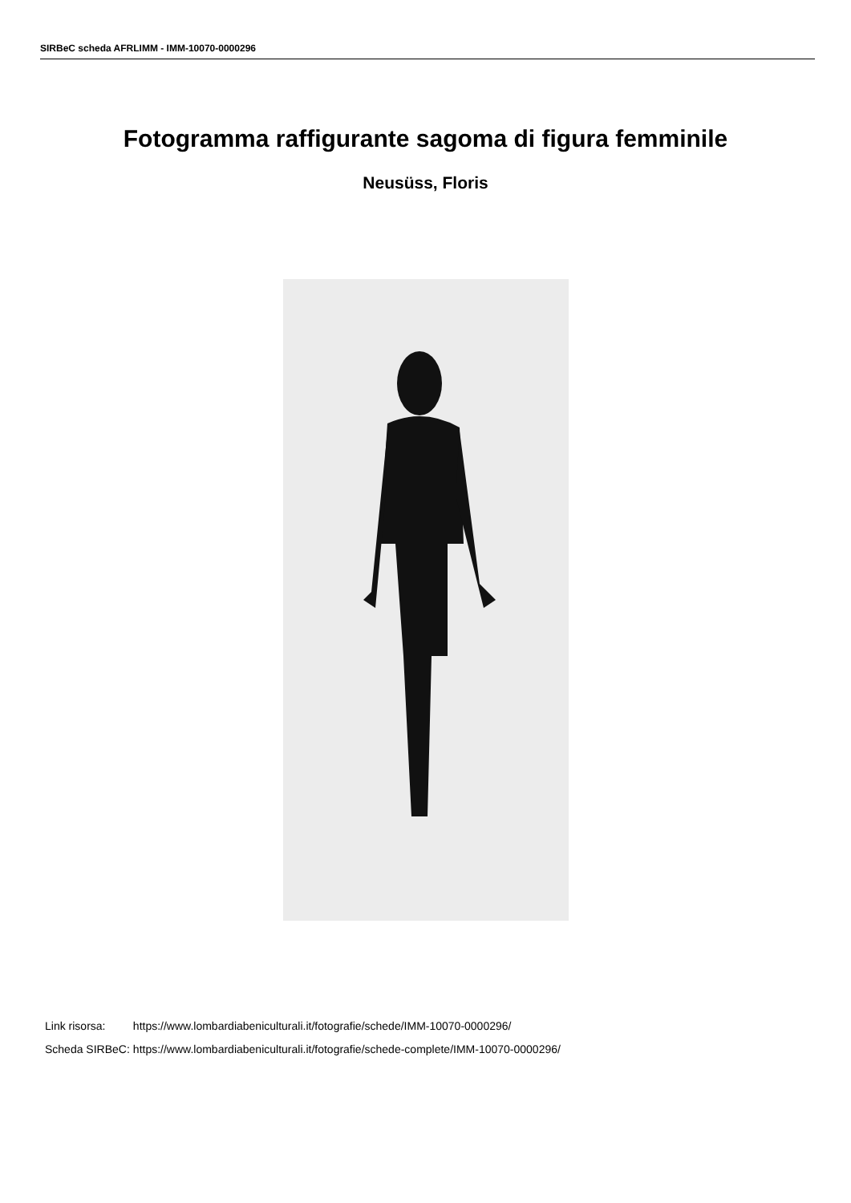SIRBeC scheda AFRLIMM - IMM-10070-0000296
Fotogramma raffigurante sagoma di figura femminile
Neusüss, Floris
| Link risorsa: | https://www.lombardiabeniculturali.it/fotografie/schede/IMM-10070-0000296/ |
| Scheda SIRBeC: | https://www.lombardiabeniculturali.it/fotografie/schede-complete/IMM-10070-0000296/ |